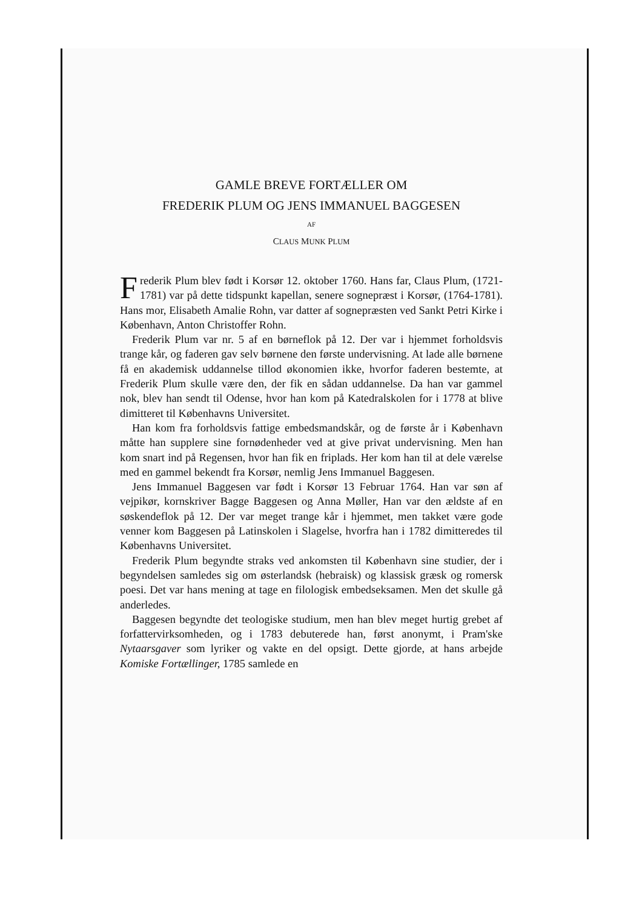GAMLE BREVE FORTÆLLER OM
FREDERIK PLUM OG JENS IMMANUEL BAGGESEN
AF
CLAUS MUNK PLUM
Frederik Plum blev født i Korsør 12. oktober 1760. Hans far, Claus Plum, (1721-1781) var på dette tidspunkt kapellan, senere sognepræst i Korsør, (1764-1781). Hans mor, Elisabeth Amalie Rohn, var datter af sognepræsten ved Sankt Petri Kirke i København, Anton Christoffer Rohn.
Frederik Plum var nr. 5 af en børneflok på 12. Der var i hjemmet forholdsvis trange kår, og faderen gav selv børnene den første undervisning. At lade alle børnene få en akademisk uddannelse tillod økonomien ikke, hvorfor faderen bestemte, at Frederik Plum skulle være den, der fik en sådan uddannelse. Da han var gammel nok, blev han sendt til Odense, hvor han kom på Katedralskolen for i 1778 at blive dimitteret til Københavns Universitet.
Han kom fra forholdsvis fattige embedsmandskår, og de første år i København måtte han supplere sine fornødenheder ved at give privat undervisning. Men han kom snart ind på Regensen, hvor han fik en friplads. Her kom han til at dele værelse med en gammel bekendt fra Korsør, nemlig Jens Immanuel Baggesen.
Jens Immanuel Baggesen var født i Korsør 13 Februar 1764. Han var søn af vejpikør, kornskriver Bagge Baggesen og Anna Møller, Han var den ældste af en søskendeflok på 12. Der var meget trange kår i hjemmet, men takket være gode venner kom Baggesen på Latinskolen i Slagelse, hvorfra han i 1782 dimitteredes til Københavns Universitet.
Frederik Plum begyndte straks ved ankomsten til København sine studier, der i begyndelsen samledes sig om østerlandsk (hebraisk) og klassisk græsk og romersk poesi. Det var hans mening at tage en filologisk embedseksamen. Men det skulle gå anderledes.
Baggesen begyndte det teologiske studium, men han blev meget hurtig grebet af forfattervirksomheden, og i 1783 debuterede han, først anonymt, i Pram'ske Nytaarsgaver som lyriker og vakte en del opsigt. Dette gjorde, at hans arbejde Komiske Fortællinger, 1785 samlede en